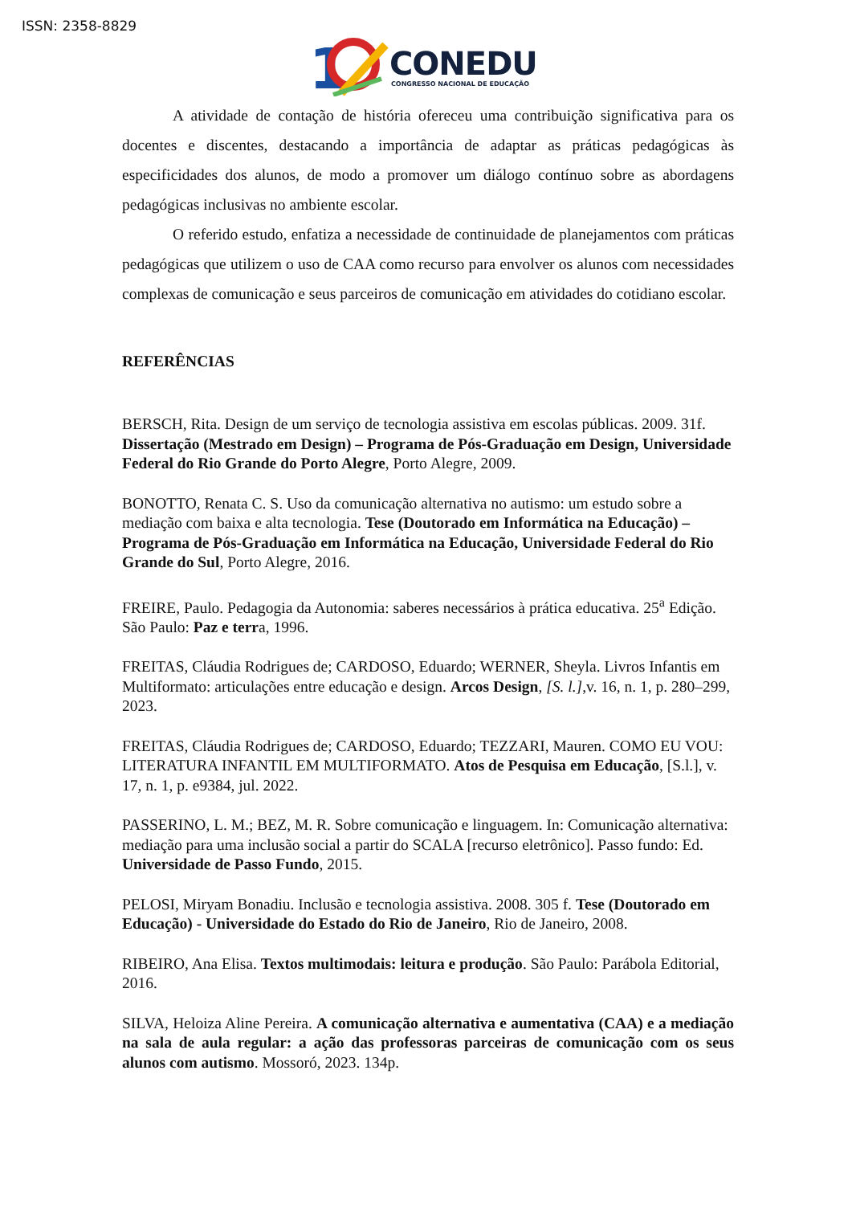ISSN: 2358-8829
1
CONEDU
CONGRESSO NACIONAL DE EDUCAÇÃO
A atividade de contação de história ofereceu uma contribuição significativa para os docentes e discentes, destacando a importância de adaptar as práticas pedagógicas às especificidades dos alunos, de modo a promover um diálogo contínuo sobre as abordagens pedagógicas inclusivas no ambiente escolar.
O referido estudo, enfatiza a necessidade de continuidade de planejamentos com práticas pedagógicas que utilizem o uso de CAA como recurso para envolver os alunos com necessidades complexas de comunicação e seus parceiros de comunicação em atividades do cotidiano escolar.
REFERÊNCIAS
BERSCH, Rita. Design de um serviço de tecnologia assistiva em escolas públicas. 2009. 31f. Dissertação (Mestrado em Design) – Programa de Pós-Graduação em Design, Universidade Federal do Rio Grande do Porto Alegre, Porto Alegre, 2009.
BONOTTO, Renata C. S. Uso da comunicação alternativa no autismo: um estudo sobre a mediação com baixa e alta tecnologia. Tese (Doutorado em Informática na Educação) – Programa de Pós-Graduação em Informática na Educação, Universidade Federal do Rio Grande do Sul, Porto Alegre, 2016.
FREIRE, Paulo. Pedagogia da Autonomia: saberes necessários à prática educativa. 25<sup>a</sup> Edição. São Paulo: Paz e terra, 1996.
FREITAS, Cláudia Rodrigues de; CARDOSO, Eduardo; WERNER, Sheyla. Livros Infantis em Multiformato: articulações entre educação e design. Arcos Design, [S. l.],v. 16, n. 1, p. 280–299, 2023.
FREITAS, Cláudia Rodrigues de; CARDOSO, Eduardo; TEZZARI, Mauren. COMO EU VOU: LITERATURA INFANTIL EM MULTIFORMATO. Atos de Pesquisa em Educação, [S.l.], v. 17, n. 1, p. e9384, jul. 2022.
PASSERINO, L. M.; BEZ, M. R. Sobre comunicação e linguagem. In: Comunicação alternativa: mediação para uma inclusão social a partir do SCALA [recurso eletrônico]. Passo fundo: Ed. Universidade de Passo Fundo, 2015.
PELOSI, Miryam Bonadiu. Inclusão e tecnologia assistiva. 2008. 305 f. Tese (Doutorado em Educação) - Universidade do Estado do Rio de Janeiro, Rio de Janeiro, 2008.
RIBEIRO, Ana Elisa. Textos multimodais: leitura e produção. São Paulo: Parábola Editorial, 2016.
SILVA, Heloiza Aline Pereira. A comunicação alternativa e aumentativa (CAA) e a mediação na sala de aula regular: a ação das professoras parceiras de comunicação com os seus alunos com autismo. Mossoró, 2023. 134p.